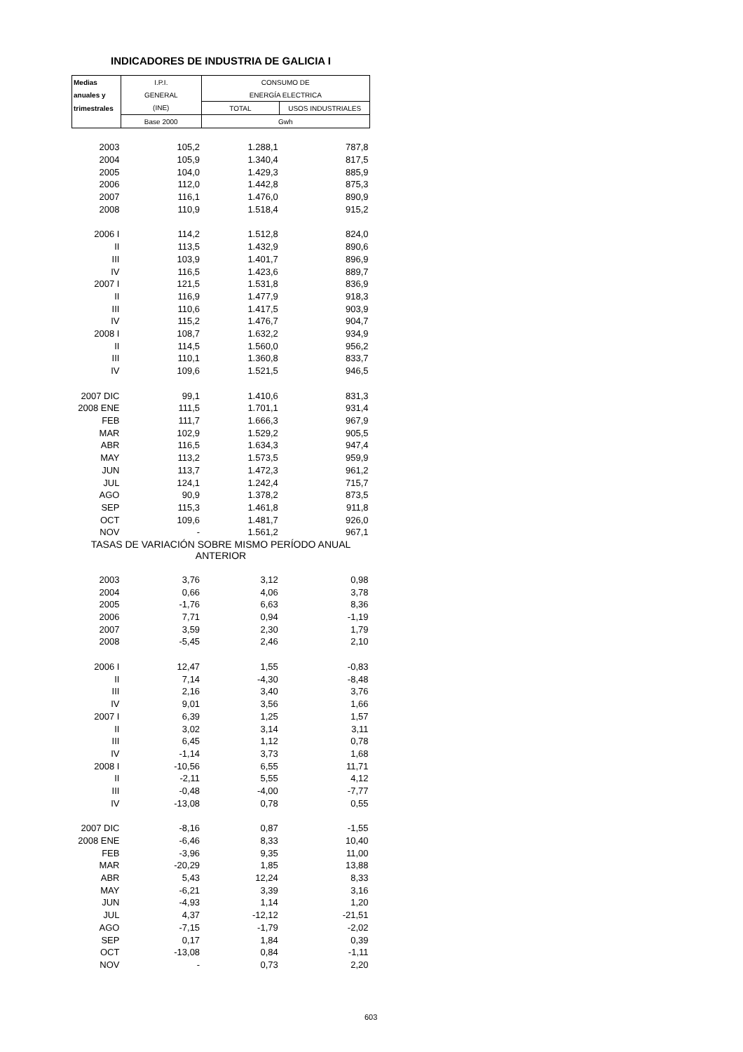INDICADORES DE INDUSTRIA DE GALICIA I
| Medias | I.P.I. | CONSUMO DE | |
| anuales y | GENERAL | ENERGÍA ELECTRICA | |
| trimestrales | (INE) | TOTAL | USOS INDUSTRIALES |
| | Base 2000 | Gwh | |
| 2003 | 105,2 | 1.288,1 | 787,8 |
| 2004 | 105,9 | 1.340,4 | 817,5 |
| 2005 | 104,0 | 1.429,3 | 885,9 |
| 2006 | 112,0 | 1.442,8 | 875,3 |
| 2007 | 116,1 | 1.476,0 | 890,9 |
| 2008 | 110,9 | 1.518,4 | 915,2 |
| 2006 I | 114,2 | 1.512,8 | 824,0 |
| II | 113,5 | 1.432,9 | 890,6 |
| III | 103,9 | 1.401,7 | 896,9 |
| IV | 116,5 | 1.423,6 | 889,7 |
| 2007 I | 121,5 | 1.531,8 | 836,9 |
| II | 116,9 | 1.477,9 | 918,3 |
| III | 110,6 | 1.417,5 | 903,9 |
| IV | 115,2 | 1.476,7 | 904,7 |
| 2008 I | 108,7 | 1.632,2 | 934,9 |
| II | 114,5 | 1.560,0 | 956,2 |
| III | 110,1 | 1.360,8 | 833,7 |
| IV | 109,6 | 1.521,5 | 946,5 |
| 2007 DIC | 99,1 | 1.410,6 | 831,3 |
| 2008 ENE | 111,5 | 1.701,1 | 931,4 |
| FEB | 111,7 | 1.666,3 | 967,9 |
| MAR | 102,9 | 1.529,2 | 905,5 |
| ABR | 116,5 | 1.634,3 | 947,4 |
| MAY | 113,2 | 1.573,5 | 959,9 |
| JUN | 113,7 | 1.472,3 | 961,2 |
| JUL | 124,1 | 1.242,4 | 715,7 |
| AGO | 90,9 | 1.378,2 | 873,5 |
| SEP | 115,3 | 1.461,8 | 911,8 |
| OCT | 109,6 | 1.481,7 | 926,0 |
| NOV | - | 1.561,2 | 967,1 |
| TASAS DE VARIACIÓN SOBRE MISMO PERÍODO ANUAL ANTERIOR | | | |
| 2003 | 3,76 | 3,12 | 0,98 |
| 2004 | 0,66 | 4,06 | 3,78 |
| 2005 | -1,76 | 6,63 | 8,36 |
| 2006 | 7,71 | 0,94 | -1,19 |
| 2007 | 3,59 | 2,30 | 1,79 |
| 2008 | -5,45 | 2,46 | 2,10 |
| 2006 I | 12,47 | 1,55 | -0,83 |
| II | 7,14 | -4,30 | -8,48 |
| III | 2,16 | 3,40 | 3,76 |
| IV | 9,01 | 3,56 | 1,66 |
| 2007 I | 6,39 | 1,25 | 1,57 |
| II | 3,02 | 3,14 | 3,11 |
| III | 6,45 | 1,12 | 0,78 |
| IV | -1,14 | 3,73 | 1,68 |
| 2008 I | -10,56 | 6,55 | 11,71 |
| II | -2,11 | 5,55 | 4,12 |
| III | -0,48 | -4,00 | -7,77 |
| IV | -13,08 | 0,78 | 0,55 |
| 2007 DIC | -8,16 | 0,87 | -1,55 |
| 2008 ENE | -6,46 | 8,33 | 10,40 |
| FEB | -3,96 | 9,35 | 11,00 |
| MAR | -20,29 | 1,85 | 13,88 |
| ABR | 5,43 | 12,24 | 8,33 |
| MAY | -6,21 | 3,39 | 3,16 |
| JUN | -4,93 | 1,14 | 1,20 |
| JUL | 4,37 | -12,12 | -21,51 |
| AGO | -7,15 | -1,79 | -2,02 |
| SEP | 0,17 | 1,84 | 0,39 |
| OCT | -13,08 | 0,84 | -1,11 |
| NOV | - | 0,73 | 2,20 |
603